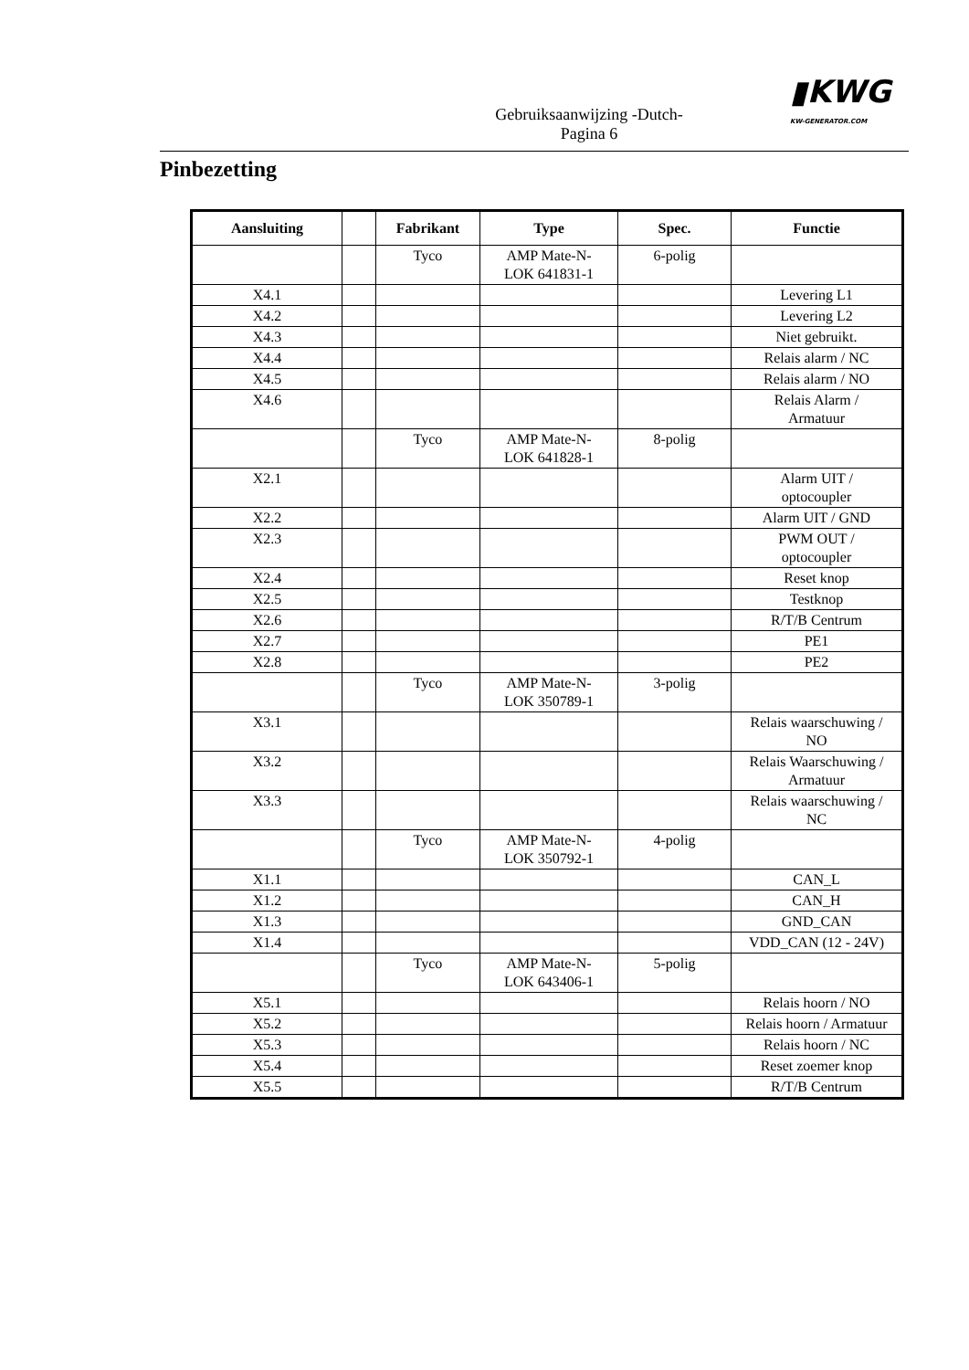▮KWG
KW-GENERATOR.COM
Gebruiksaanwijzing -Dutch-
Pagina 6
Pinbezetting
| Aansluiting | | Fabrikant | Type | Spec. | Functie |
| --- | --- | --- | --- | --- | --- |
| | | Tyco | AMP Mate-N- LOK 641831-1 | 6-polig | |
| X4.1 | | | | | Levering L1 |
| X4.2 | | | | | Levering L2 |
| X4.3 | | | | | Niet gebruikt. |
| X4.4 | | | | | Relais alarm / NC |
| X4.5 | | | | | Relais alarm / NO |
| X4.6 | | | | | Relais Alarm / Armatuur |
| | | Tyco | AMP Mate-N- LOK 641828-1 | 8-polig | |
| X2.1 | | | | | Alarm UIT / optocoupler |
| X2.2 | | | | | Alarm UIT / GND |
| X2.3 | | | | | PWM OUT / optocoupler |
| X2.4 | | | | | Reset knop |
| X2.5 | | | | | Testknop |
| X2.6 | | | | | R/T/B Centrum |
| X2.7 | | | | | PE1 |
| X2.8 | | | | | PE2 |
| | | Tyco | AMP Mate-N- LOK 350789-1 | 3-polig | |
| X3.1 | | | | | Relais waarschuwing / NO |
| X3.2 | | | | | Relais Waarschuwing / Armatuur |
| X3.3 | | | | | Relais waarschuwing / NC |
| | | Tyco | AMP Mate-N- LOK 350792-1 | 4-polig | |
| X1.1 | | | | | CAN_L |
| X1.2 | | | | | CAN_H |
| X1.3 | | | | | GND_CAN |
| X1.4 | | | | | VDD_CAN (12 - 24V) |
| | | Tyco | AMP Mate-N- LOK 643406-1 | 5-polig | |
| X5.1 | | | | | Relais hoorn / NO |
| X5.2 | | | | | Relais hoorn / Armatuur |
| X5.3 | | | | | Relais hoorn / NC |
| X5.4 | | | | | Reset zoemer knop |
| X5.5 | | | | | R/T/B Centrum |